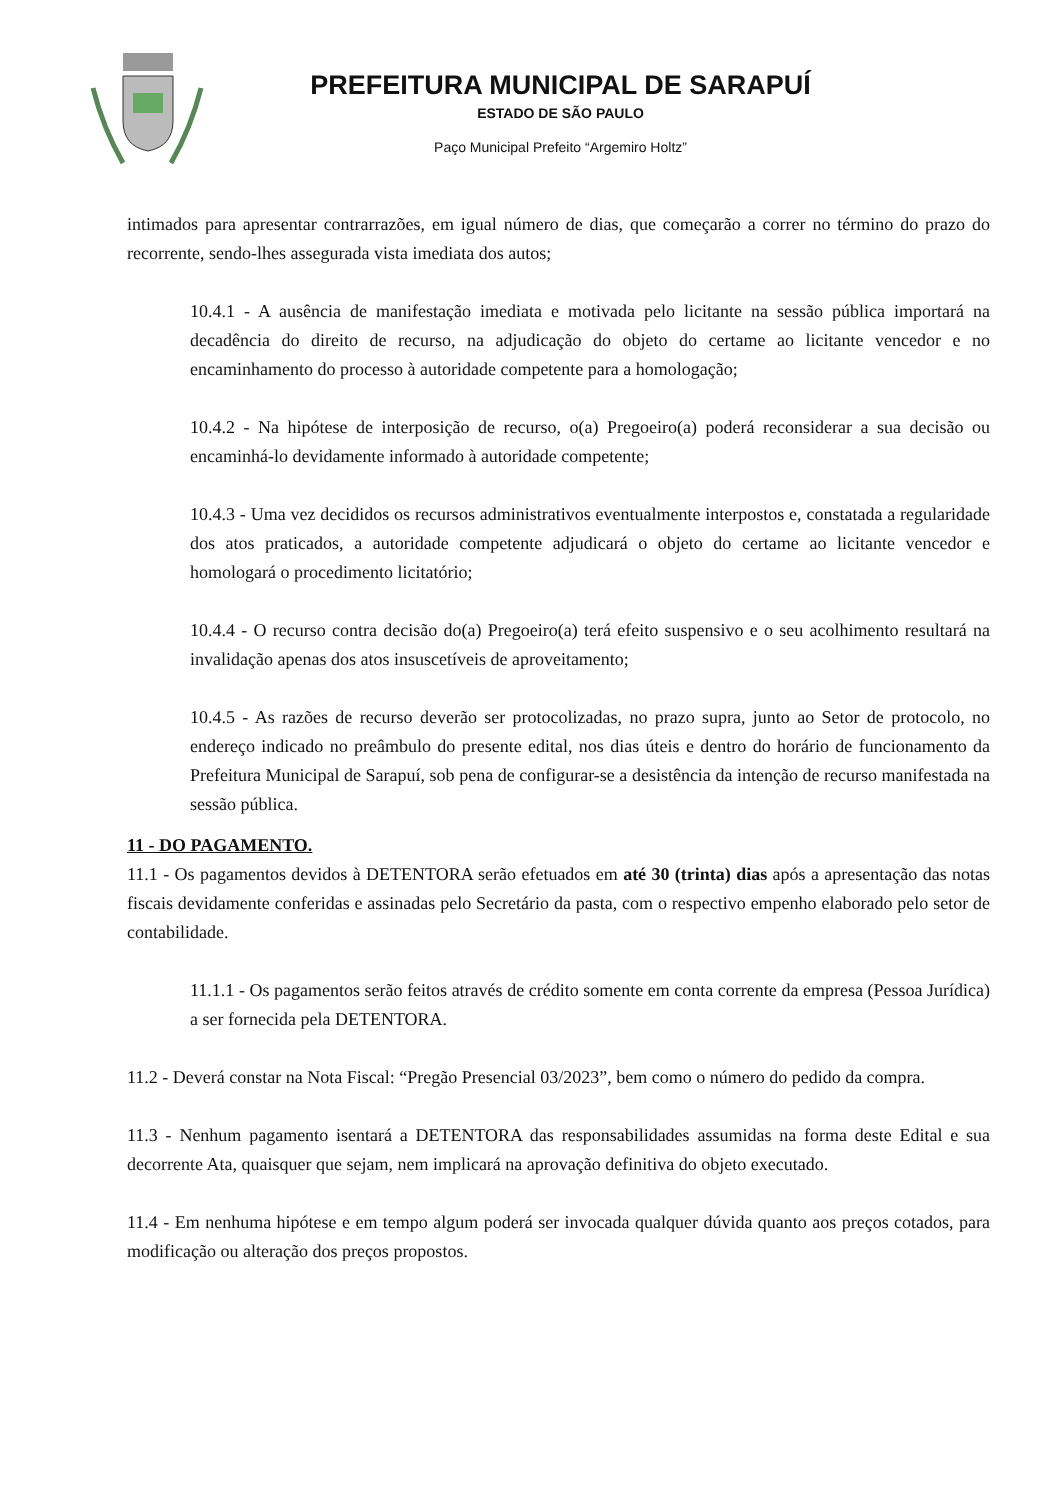PREFEITURA MUNICIPAL DE SARAPUÍ
ESTADO DE SÃO PAULO
Paço Municipal Prefeito “Argemiro Holtz”
intimados para apresentar contrarrazões, em igual número de dias, que começarão a correr no término do prazo do recorrente, sendo-lhes assegurada vista imediata dos autos;
10.4.1 - A ausência de manifestação imediata e motivada pelo licitante na sessão pública importará na decadência do direito de recurso, na adjudicação do objeto do certame ao licitante vencedor e no encaminhamento do processo à autoridade competente para a homologação;
10.4.2 - Na hipótese de interposição de recurso, o(a) Pregoeiro(a) poderá reconsiderar a sua decisão ou encaminhá-lo devidamente informado à autoridade competente;
10.4.3 - Uma vez decididos os recursos administrativos eventualmente interpostos e, constatada a regularidade dos atos praticados, a autoridade competente adjudicará o objeto do certame ao licitante vencedor e homologará o procedimento licitatório;
10.4.4 - O recurso contra decisão do(a) Pregoeiro(a) terá efeito suspensivo e o seu acolhimento resultará na invalidação apenas dos atos insuscetíveis de aproveitamento;
10.4.5 - As razões de recurso deverão ser protocolizadas, no prazo supra, junto ao Setor de protocolo, no endereço indicado no preâmbulo do presente edital, nos dias úteis e dentro do horário de funcionamento da Prefeitura Municipal de Sarapuí, sob pena de configurar-se a desistência da intenção de recurso manifestada na sessão pública.
11 - DO PAGAMENTO.
11.1 - Os pagamentos devidos à DETENTORA serão efetuados em até 30 (trinta) dias após a apresentação das notas fiscais devidamente conferidas e assinadas pelo Secretário da pasta, com o respectivo empenho elaborado pelo setor de contabilidade.
11.1.1 - Os pagamentos serão feitos através de crédito somente em conta corrente da empresa (Pessoa Jurídica) a ser fornecida pela DETENTORA.
11.2 - Deverá constar na Nota Fiscal: “Pregão Presencial 03/2023”, bem como o número do pedido da compra.
11.3 - Nenhum pagamento isentará a DETENTORA das responsabilidades assumidas na forma deste Edital e sua decorrente Ata, quaisquer que sejam, nem implicará na aprovação definitiva do objeto executado.
11.4 - Em nenhuma hipótese e em tempo algum poderá ser invocada qualquer dúvida quanto aos preços cotados, para modificação ou alteração dos preços propostos.